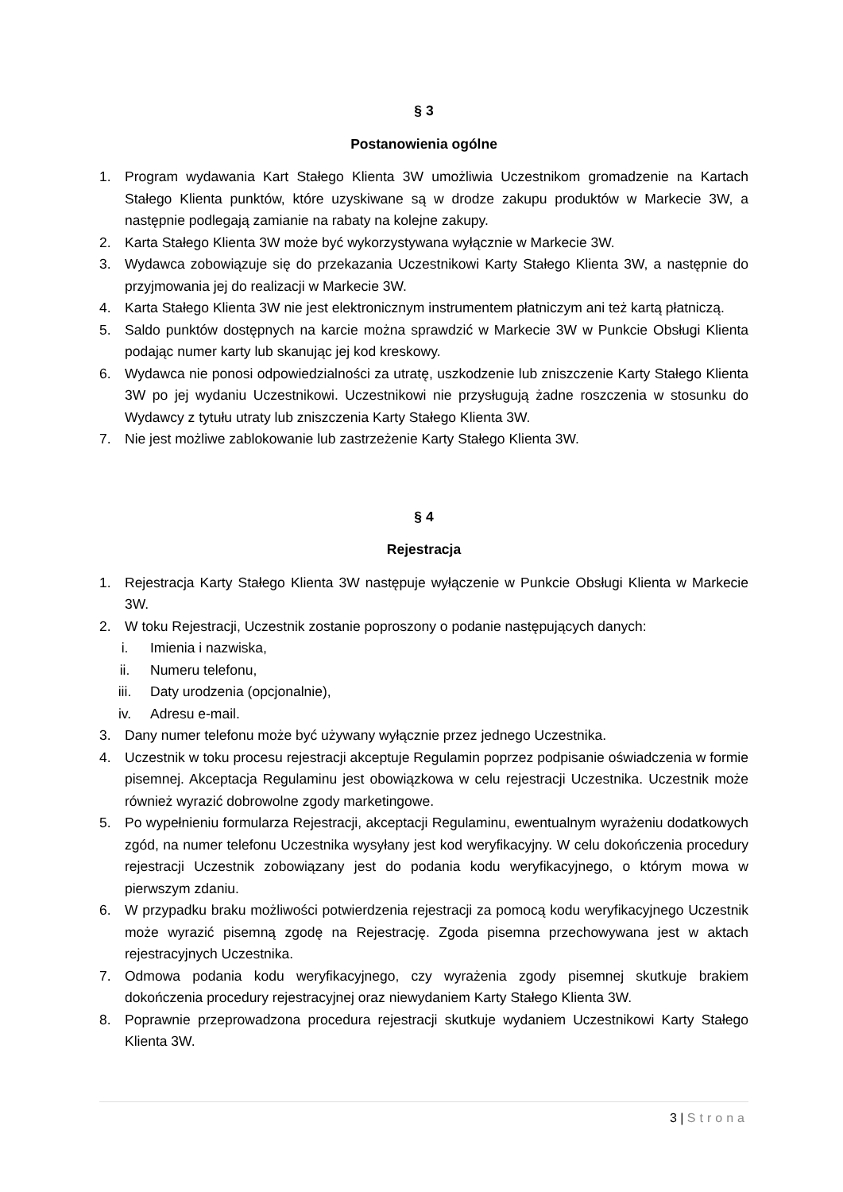§ 3
Postanowienia ogólne
1. Program wydawania Kart Stałego Klienta 3W umożliwia Uczestnikom gromadzenie na Kartach Stałego Klienta punktów, które uzyskiwane są w drodze zakupu produktów w Markecie 3W, a następnie podlegają zamianie na rabaty na kolejne zakupy.
2. Karta Stałego Klienta 3W może być wykorzystywana wyłącznie w Markecie 3W.
3. Wydawca zobowiązuje się do przekazania Uczestnikowi Karty Stałego Klienta 3W, a następnie do przyjmowania jej do realizacji w Markecie 3W.
4. Karta Stałego Klienta 3W nie jest elektronicznym instrumentem płatniczym ani też kartą płatniczą.
5. Saldo punktów dostępnych na karcie można sprawdzić w Markecie 3W w Punkcie Obsługi Klienta podając numer karty lub skanując jej kod kreskowy.
6. Wydawca nie ponosi odpowiedzialności za utratę, uszkodzenie lub zniszczenie Karty Stałego Klienta 3W po jej wydaniu Uczestnikowi. Uczestnikowi nie przysługują żadne roszczenia w stosunku do Wydawcy z tytułu utraty lub zniszczenia Karty Stałego Klienta 3W.
7. Nie jest możliwe zablokowanie lub zastrzeżenie Karty Stałego Klienta 3W.
§ 4
Rejestracja
1. Rejestracja Karty Stałego Klienta 3W następuje wyłączenie w Punkcie Obsługi Klienta w Markecie 3W.
2. W toku Rejestracji, Uczestnik zostanie poproszony o podanie następujących danych:
i. Imienia i nazwiska,
ii. Numeru telefonu,
iii. Daty urodzenia (opcjonalnie),
iv. Adresu e-mail.
3. Dany numer telefonu może być używany wyłącznie przez jednego Uczestnika.
4. Uczestnik w toku procesu rejestracji akceptuje Regulamin poprzez podpisanie oświadczenia w formie pisemnej. Akceptacja Regulaminu jest obowiązkowa w celu rejestracji Uczestnika. Uczestnik może również wyrazić dobrowolne zgody marketingowe.
5. Po wypełnieniu formularza Rejestracji, akceptacji Regulaminu, ewentualnym wyrażeniu dodatkowych zgód, na numer telefonu Uczestnika wysyłany jest kod weryfikacyjny. W celu dokończenia procedury rejestracji Uczestnik zobowiązany jest do podania kodu weryfikacyjnego, o którym mowa w pierwszym zdaniu.
6. W przypadku braku możliwości potwierdzenia rejestracji za pomocą kodu weryfikacyjnego Uczestnik może wyrazić pisemną zgodę na Rejestrację. Zgoda pisemna przechowywana jest w aktach rejestracyjnych Uczestnika.
7. Odmowa podania kodu weryfikacyjnego, czy wyrażenia zgody pisemnej skutkuje brakiem dokończenia procedury rejestracyjnej oraz niewydaniem Karty Stałego Klienta 3W.
8. Poprawnie przeprowadzona procedura rejestracji skutkuje wydaniem Uczestnikowi Karty Stałego Klienta 3W.
3 | Strona